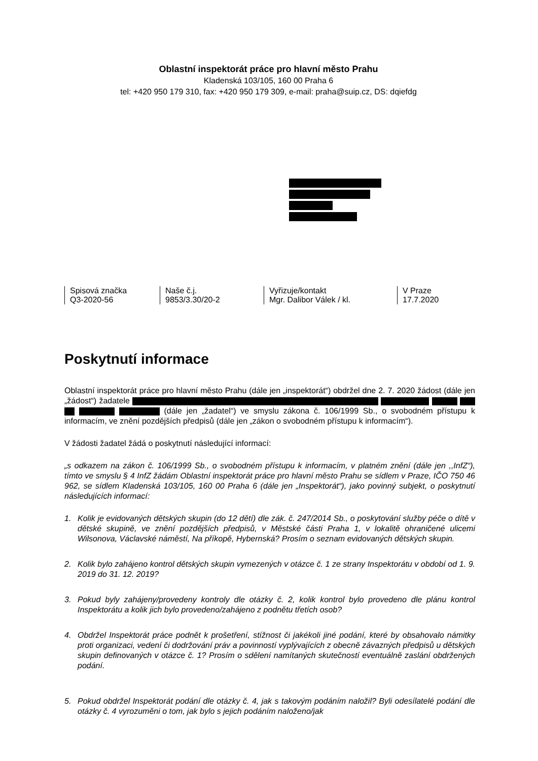Oblastní inspektorát práce pro hlavní město Prahu
Kladenská 103/105, 160 00 Praha 6
tel: +420 950 179 310, fax: +420 950 179 309, e-mail: praha@suip.cz, DS: dqiefdg
Spisová značka
Q3-2020-56
Naše č.j.
9853/3.30/20-2
Vyřizuje/kontakt
Mgr. Dalibor Válek / kl.
V Praze
17.7.2020
Poskytnutí informace
Oblastní inspektorát práce pro hlavní město Prahu (dále jen „inspektorát“) obdržel dne 2. 7. 2020 žádost (dále jen „žádost“) žadatele (dále jen „žadatel“) ve smyslu zákona č. 106/1999 Sb., o svobodném přístupu k informacím, ve znění pozdějších předpisů (dále jen „zákon o svobodném přístupu k informacím“).
V žádosti žadatel žádá o poskytnutí následující informací:
„s odkazem na zákon č. 106/1999 Sb., o svobodném přístupu k informacím, v platném znění (dále jen ,,InfZ“), tímto ve smyslu § 4 InfZ žádám Oblastní inspektorát práce pro hlavní město Prahu se sídlem v Praze, IČO 750 46 962, se sídlem Kladenská 103/105, 160 00 Praha 6 (dále jen „Inspektorát“), jako povinný subjekt, o poskytnutí následujících informací:
1. Kolik je evidovaných dětských skupin (do 12 dětí) dle zák. č. 247/2014 Sb., o poskytování služby péče o dítě v dětské skupině, ve znění pozdějších předpisů, v Městské části Praha 1, v lokalitě ohraničené ulicemi Wilsonova, Václavské náměstí, Na příkopě, Hybernská? Prosím o seznam evidovaných dětských skupin.
2. Kolik bylo zahájeno kontrol dětských skupin vymezených v otázce č. 1 ze strany Inspektorátu v období od 1. 9. 2019 do 31. 12. 2019?
3. Pokud byly zahájeny/provedeny kontroly dle otázky č. 2, kolik kontrol bylo provedeno dle plánu kontrol Inspektorátu a kolik jich bylo provedeno/zahájeno z podnětu třetích osob?
4. Obdržel Inspektorát práce podnět k prošetření, stížnost či jakékoli jiné podání, které by obsahovalo námitky proti organizaci, vedení či dodržování práv a povinností vyplývajících z obecně závazných předpisů u dětských skupin definovaných v otázce č. 1? Prosím o sdělení namítaných skutečností eventuálně zaslání obdržených podání.
5. Pokud obdržel Inspektorát podání dle otázky č. 4, jak s takovým podáním naložil? Byli odesílatelé podání dle otázky č. 4 vyrozuměni o tom, jak bylo s jejich podáním naloženo/jak